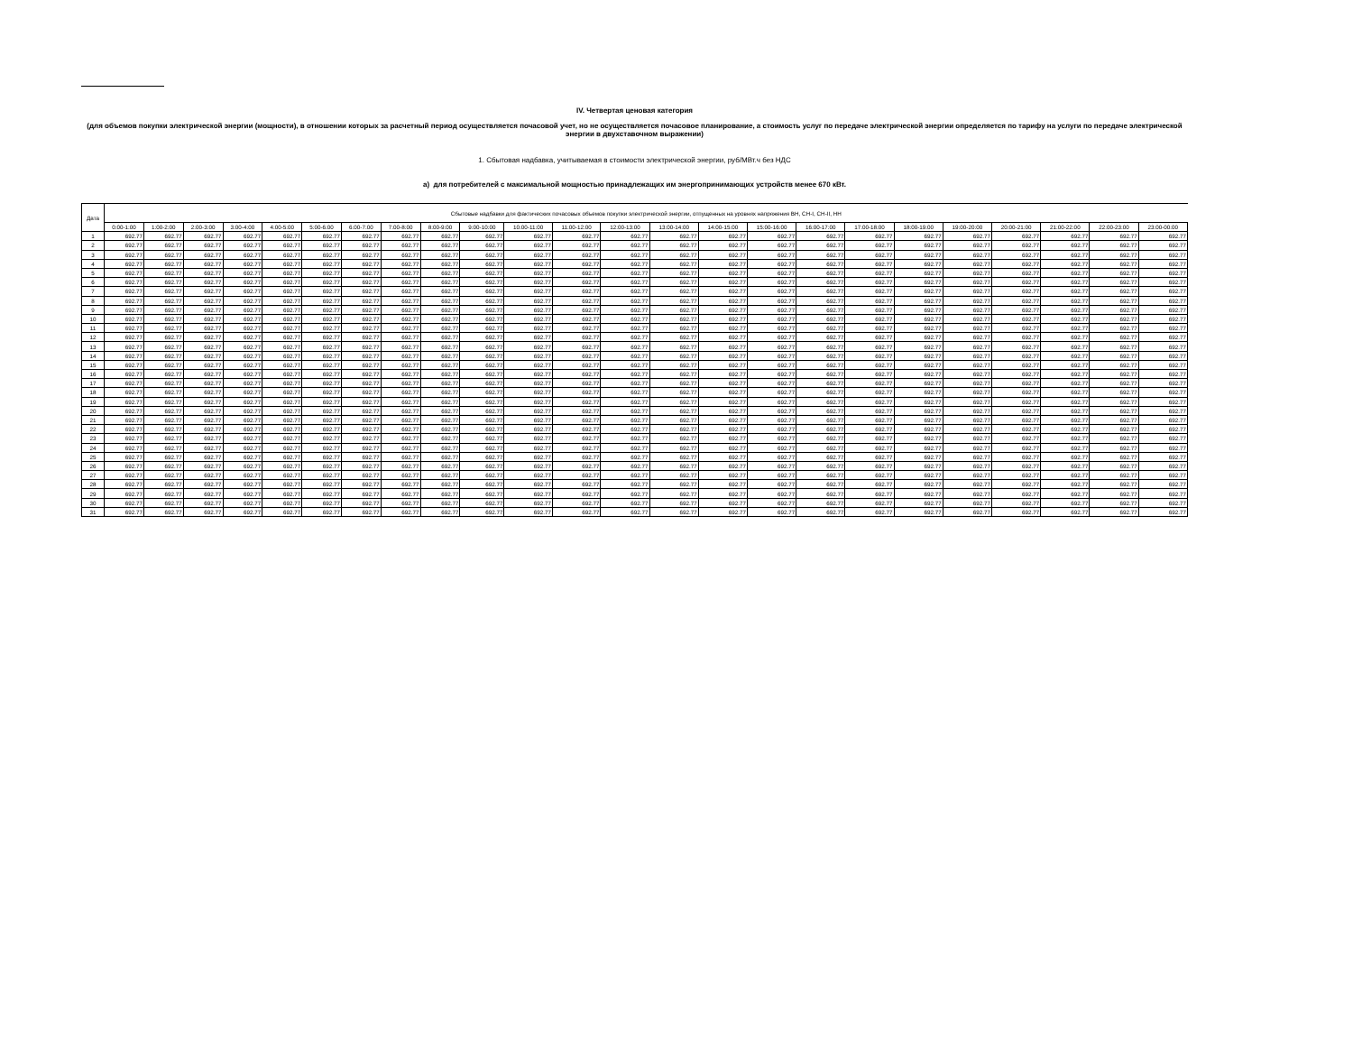IV. Четвертая ценовая категория
(для объемов покупки электрической энергии (мощности), в отношении которых за расчетный период осуществляется почасовой учет, но не осуществляется почасовое планирование, а стоимость услуг по передаче электрической энергии определяется по тарифу на услуги по передаче электрической энергии в двухставочном выражении)
1. Сбытовая надбавка, учитываемая в стоимости электрической энергии, руб/МВт.ч без НДС
а) для потребителей с максимальной мощностью принадлежащих им энергопринимающих устройств менее 670 кВт.
| Дата | Сбытовые надбавки для фактических почасовых объемов покупки электрической энергии, отпущенных на уровнях напряжения ВН, СН-I, СН-II, НН | | | | | | | | | | | | | | | | | | | | | | | |
| --- | --- | --- | --- | --- | --- | --- | --- | --- | --- | --- | --- | --- | --- | --- | --- | --- | --- | --- | --- | --- | --- | --- | --- | --- |
| | 0:00-1:00 | 1:00-2:00 | 2:00-3:00 | 3:00-4:00 | 4:00-5:00 | 5:00-6:00 | 6:00-7:00 | 7:00-8:00 | 8:00-9:00 | 9:00-10:00 | 10:00-11:00 | 11:00-12:00 | 12:00-13:00 | 13:00-14:00 | 14:00-15:00 | 15:00-16:00 | 16:00-17:00 | 17:00-18:00 | 18:00-19:00 | 19:00-20:00 | 20:00-21:00 | 21:00-22:00 | 22:00-23:00 | 23:00-00:00 |
| 1 | 692.77 | 692.77 | 692.77 | 692.77 | 692.77 | 692.77 | 692.77 | 692.77 | 692.77 | 692.77 | 692.77 | 692.77 | 692.77 | 692.77 | 692.77 | 692.77 | 692.77 | 692.77 | 692.77 | 692.77 | 692.77 | 692.77 | 692.77 | 692.77 |
| 2 | 692.77 | 692.77 | 692.77 | 692.77 | 692.77 | 692.77 | 692.77 | 692.77 | 692.77 | 692.77 | 692.77 | 692.77 | 692.77 | 692.77 | 692.77 | 692.77 | 692.77 | 692.77 | 692.77 | 692.77 | 692.77 | 692.77 | 692.77 | 692.77 |
| 3 | 692.77 | 692.77 | 692.77 | 692.77 | 692.77 | 692.77 | 692.77 | 692.77 | 692.77 | 692.77 | 692.77 | 692.77 | 692.77 | 692.77 | 692.77 | 692.77 | 692.77 | 692.77 | 692.77 | 692.77 | 692.77 | 692.77 | 692.77 | 692.77 |
| 4 | 692.77 | 692.77 | 692.77 | 692.77 | 692.77 | 692.77 | 692.77 | 692.77 | 692.77 | 692.77 | 692.77 | 692.77 | 692.77 | 692.77 | 692.77 | 692.77 | 692.77 | 692.77 | 692.77 | 692.77 | 692.77 | 692.77 | 692.77 | 692.77 |
| 5 | 692.77 | 692.77 | 692.77 | 692.77 | 692.77 | 692.77 | 692.77 | 692.77 | 692.77 | 692.77 | 692.77 | 692.77 | 692.77 | 692.77 | 692.77 | 692.77 | 692.77 | 692.77 | 692.77 | 692.77 | 692.77 | 692.77 | 692.77 | 692.77 |
| 6 | 692.77 | 692.77 | 692.77 | 692.77 | 692.77 | 692.77 | 692.77 | 692.77 | 692.77 | 692.77 | 692.77 | 692.77 | 692.77 | 692.77 | 692.77 | 692.77 | 692.77 | 692.77 | 692.77 | 692.77 | 692.77 | 692.77 | 692.77 | 692.77 |
| 7 | 692.77 | 692.77 | 692.77 | 692.77 | 692.77 | 692.77 | 692.77 | 692.77 | 692.77 | 692.77 | 692.77 | 692.77 | 692.77 | 692.77 | 692.77 | 692.77 | 692.77 | 692.77 | 692.77 | 692.77 | 692.77 | 692.77 | 692.77 | 692.77 |
| 8 | 692.77 | 692.77 | 692.77 | 692.77 | 692.77 | 692.77 | 692.77 | 692.77 | 692.77 | 692.77 | 692.77 | 692.77 | 692.77 | 692.77 | 692.77 | 692.77 | 692.77 | 692.77 | 692.77 | 692.77 | 692.77 | 692.77 | 692.77 | 692.77 |
| 9 | 692.77 | 692.77 | 692.77 | 692.77 | 692.77 | 692.77 | 692.77 | 692.77 | 692.77 | 692.77 | 692.77 | 692.77 | 692.77 | 692.77 | 692.77 | 692.77 | 692.77 | 692.77 | 692.77 | 692.77 | 692.77 | 692.77 | 692.77 | 692.77 |
| 10 | 692.77 | 692.77 | 692.77 | 692.77 | 692.77 | 692.77 | 692.77 | 692.77 | 692.77 | 692.77 | 692.77 | 692.77 | 692.77 | 692.77 | 692.77 | 692.77 | 692.77 | 692.77 | 692.77 | 692.77 | 692.77 | 692.77 | 692.77 | 692.77 |
| 11 | 692.77 | 692.77 | 692.77 | 692.77 | 692.77 | 692.77 | 692.77 | 692.77 | 692.77 | 692.77 | 692.77 | 692.77 | 692.77 | 692.77 | 692.77 | 692.77 | 692.77 | 692.77 | 692.77 | 692.77 | 692.77 | 692.77 | 692.77 | 692.77 |
| 12 | 692.77 | 692.77 | 692.77 | 692.77 | 692.77 | 692.77 | 692.77 | 692.77 | 692.77 | 692.77 | 692.77 | 692.77 | 692.77 | 692.77 | 692.77 | 692.77 | 692.77 | 692.77 | 692.77 | 692.77 | 692.77 | 692.77 | 692.77 | 692.77 |
| 13 | 692.77 | 692.77 | 692.77 | 692.77 | 692.77 | 692.77 | 692.77 | 692.77 | 692.77 | 692.77 | 692.77 | 692.77 | 692.77 | 692.77 | 692.77 | 692.77 | 692.77 | 692.77 | 692.77 | 692.77 | 692.77 | 692.77 | 692.77 | 692.77 |
| 14 | 692.77 | 692.77 | 692.77 | 692.77 | 692.77 | 692.77 | 692.77 | 692.77 | 692.77 | 692.77 | 692.77 | 692.77 | 692.77 | 692.77 | 692.77 | 692.77 | 692.77 | 692.77 | 692.77 | 692.77 | 692.77 | 692.77 | 692.77 | 692.77 |
| 15 | 692.77 | 692.77 | 692.77 | 692.77 | 692.77 | 692.77 | 692.77 | 692.77 | 692.77 | 692.77 | 692.77 | 692.77 | 692.77 | 692.77 | 692.77 | 692.77 | 692.77 | 692.77 | 692.77 | 692.77 | 692.77 | 692.77 | 692.77 | 692.77 |
| 16 | 692.77 | 692.77 | 692.77 | 692.77 | 692.77 | 692.77 | 692.77 | 692.77 | 692.77 | 692.77 | 692.77 | 692.77 | 692.77 | 692.77 | 692.77 | 692.77 | 692.77 | 692.77 | 692.77 | 692.77 | 692.77 | 692.77 | 692.77 | 692.77 |
| 17 | 692.77 | 692.77 | 692.77 | 692.77 | 692.77 | 692.77 | 692.77 | 692.77 | 692.77 | 692.77 | 692.77 | 692.77 | 692.77 | 692.77 | 692.77 | 692.77 | 692.77 | 692.77 | 692.77 | 692.77 | 692.77 | 692.77 | 692.77 | 692.77 |
| 18 | 692.77 | 692.77 | 692.77 | 692.77 | 692.77 | 692.77 | 692.77 | 692.77 | 692.77 | 692.77 | 692.77 | 692.77 | 692.77 | 692.77 | 692.77 | 692.77 | 692.77 | 692.77 | 692.77 | 692.77 | 692.77 | 692.77 | 692.77 | 692.77 |
| 19 | 692.77 | 692.77 | 692.77 | 692.77 | 692.77 | 692.77 | 692.77 | 692.77 | 692.77 | 692.77 | 692.77 | 692.77 | 692.77 | 692.77 | 692.77 | 692.77 | 692.77 | 692.77 | 692.77 | 692.77 | 692.77 | 692.77 | 692.77 | 692.77 |
| 20 | 692.77 | 692.77 | 692.77 | 692.77 | 692.77 | 692.77 | 692.77 | 692.77 | 692.77 | 692.77 | 692.77 | 692.77 | 692.77 | 692.77 | 692.77 | 692.77 | 692.77 | 692.77 | 692.77 | 692.77 | 692.77 | 692.77 | 692.77 | 692.77 |
| 21 | 692.77 | 692.77 | 692.77 | 692.77 | 692.77 | 692.77 | 692.77 | 692.77 | 692.77 | 692.77 | 692.77 | 692.77 | 692.77 | 692.77 | 692.77 | 692.77 | 692.77 | 692.77 | 692.77 | 692.77 | 692.77 | 692.77 | 692.77 | 692.77 |
| 22 | 692.77 | 692.77 | 692.77 | 692.77 | 692.77 | 692.77 | 692.77 | 692.77 | 692.77 | 692.77 | 692.77 | 692.77 | 692.77 | 692.77 | 692.77 | 692.77 | 692.77 | 692.77 | 692.77 | 692.77 | 692.77 | 692.77 | 692.77 | 692.77 |
| 23 | 692.77 | 692.77 | 692.77 | 692.77 | 692.77 | 692.77 | 692.77 | 692.77 | 692.77 | 692.77 | 692.77 | 692.77 | 692.77 | 692.77 | 692.77 | 692.77 | 692.77 | 692.77 | 692.77 | 692.77 | 692.77 | 692.77 | 692.77 | 692.77 |
| 24 | 692.77 | 692.77 | 692.77 | 692.77 | 692.77 | 692.77 | 692.77 | 692.77 | 692.77 | 692.77 | 692.77 | 692.77 | 692.77 | 692.77 | 692.77 | 692.77 | 692.77 | 692.77 | 692.77 | 692.77 | 692.77 | 692.77 | 692.77 | 692.77 |
| 25 | 692.77 | 692.77 | 692.77 | 692.77 | 692.77 | 692.77 | 692.77 | 692.77 | 692.77 | 692.77 | 692.77 | 692.77 | 692.77 | 692.77 | 692.77 | 692.77 | 692.77 | 692.77 | 692.77 | 692.77 | 692.77 | 692.77 | 692.77 | 692.77 |
| 26 | 692.77 | 692.77 | 692.77 | 692.77 | 692.77 | 692.77 | 692.77 | 692.77 | 692.77 | 692.77 | 692.77 | 692.77 | 692.77 | 692.77 | 692.77 | 692.77 | 692.77 | 692.77 | 692.77 | 692.77 | 692.77 | 692.77 | 692.77 | 692.77 |
| 27 | 692.77 | 692.77 | 692.77 | 692.77 | 692.77 | 692.77 | 692.77 | 692.77 | 692.77 | 692.77 | 692.77 | 692.77 | 692.77 | 692.77 | 692.77 | 692.77 | 692.77 | 692.77 | 692.77 | 692.77 | 692.77 | 692.77 | 692.77 | 692.77 |
| 28 | 692.77 | 692.77 | 692.77 | 692.77 | 692.77 | 692.77 | 692.77 | 692.77 | 692.77 | 692.77 | 692.77 | 692.77 | 692.77 | 692.77 | 692.77 | 692.77 | 692.77 | 692.77 | 692.77 | 692.77 | 692.77 | 692.77 | 692.77 | 692.77 |
| 29 | 692.77 | 692.77 | 692.77 | 692.77 | 692.77 | 692.77 | 692.77 | 692.77 | 692.77 | 692.77 | 692.77 | 692.77 | 692.77 | 692.77 | 692.77 | 692.77 | 692.77 | 692.77 | 692.77 | 692.77 | 692.77 | 692.77 | 692.77 | 692.77 |
| 30 | 692.77 | 692.77 | 692.77 | 692.77 | 692.77 | 692.77 | 692.77 | 692.77 | 692.77 | 692.77 | 692.77 | 692.77 | 692.77 | 692.77 | 692.77 | 692.77 | 692.77 | 692.77 | 692.77 | 692.77 | 692.77 | 692.77 | 692.77 | 692.77 |
| 31 | 692.77 | 692.77 | 692.77 | 692.77 | 692.77 | 692.77 | 692.77 | 692.77 | 692.77 | 692.77 | 692.77 | 692.77 | 692.77 | 692.77 | 692.77 | 692.77 | 692.77 | 692.77 | 692.77 | 692.77 | 692.77 | 692.77 | 692.77 | 692.77 |